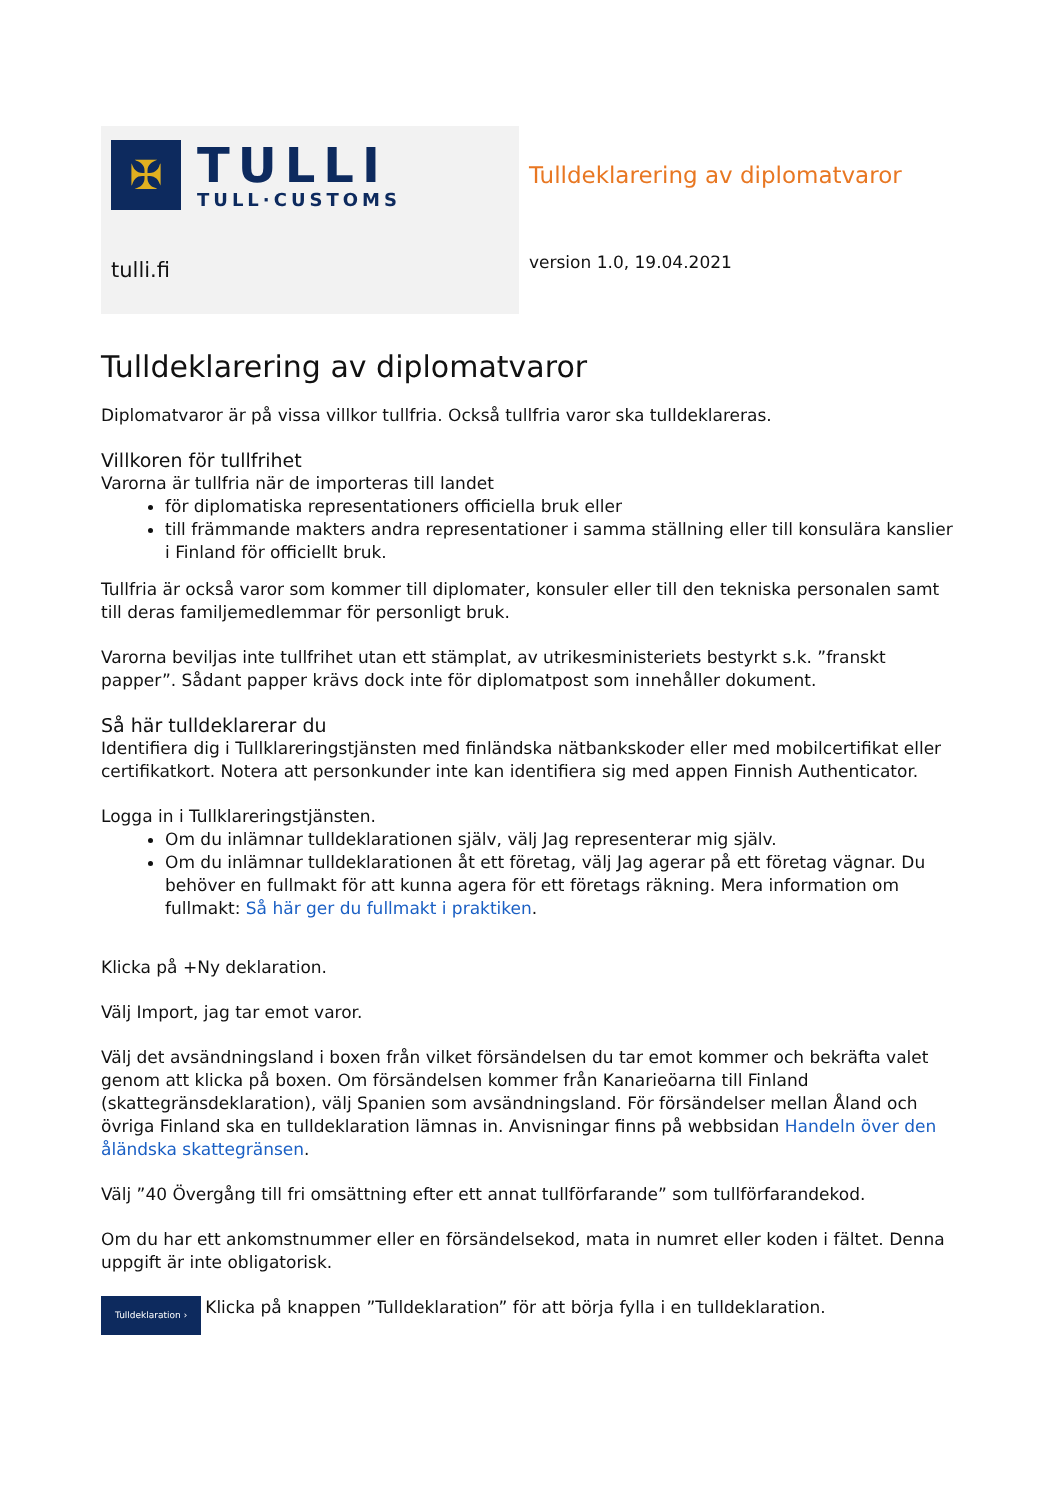✠
TULLI
TULL·CUSTOMS
tulli.fi
Tulldeklarering av diplomatvaror
version 1.0, 19.04.2021
Tulldeklarering av diplomatvaror
Diplomatvaror är på vissa villkor tullfria. Också tullfria varor ska tulldeklareras.
Villkoren för tullfrihet
Varorna är tullfria när de importeras till landet
för diplomatiska representationers officiella bruk eller
till främmande makters andra representationer i samma ställning eller till konsulära kanslier i Finland för officiellt bruk.
Tullfria är också varor som kommer till diplomater, konsuler eller till den tekniska personalen samt till deras familjemedlemmar för personligt bruk.
Varorna beviljas inte tullfrihet utan ett stämplat, av utrikesministeriets bestyrkt s.k. ”franskt papper”. Sådant papper krävs dock inte för diplomatpost som innehåller dokument.
Så här tulldeklarerar du
Identifiera dig i Tullklareringstjänsten med finländska nätbankskoder eller med mobilcertifikat eller certifikatkort. Notera att personkunder inte kan identifiera sig med appen Finnish Authenticator.
Logga in i Tullklareringstjänsten.
Om du inlämnar tulldeklarationen själv, välj Jag representerar mig själv.
Om du inlämnar tulldeklarationen åt ett företag, välj Jag agerar på ett företag vägnar. Du behöver en fullmakt för att kunna agera för ett företags räkning. Mera information om fullmakt: Så här ger du fullmakt i praktiken.
Klicka på +Ny deklaration.
Välj Import, jag tar emot varor.
Välj det avsändningsland i boxen från vilket försändelsen du tar emot kommer och bekräfta valet genom att klicka på boxen. Om försändelsen kommer från Kanarieöarna till Finland (skattegränsdeklaration), välj Spanien som avsändningsland. För försändelser mellan Åland och övriga Finland ska en tulldeklaration lämnas in. Anvisningar finns på webbsidan Handeln över den åländska skattegränsen.
Välj ”40 Övergång till fri omsättning efter ett annat tullförfarande” som tullförfarandekod.
Om du har ett ankomstnummer eller en försändelsekod, mata in numret eller koden i fältet. Denna uppgift är inte obligatorisk.
Tulldeklaration › Klicka på knappen ”Tulldeklaration” för att börja fylla i en tulldeklaration.